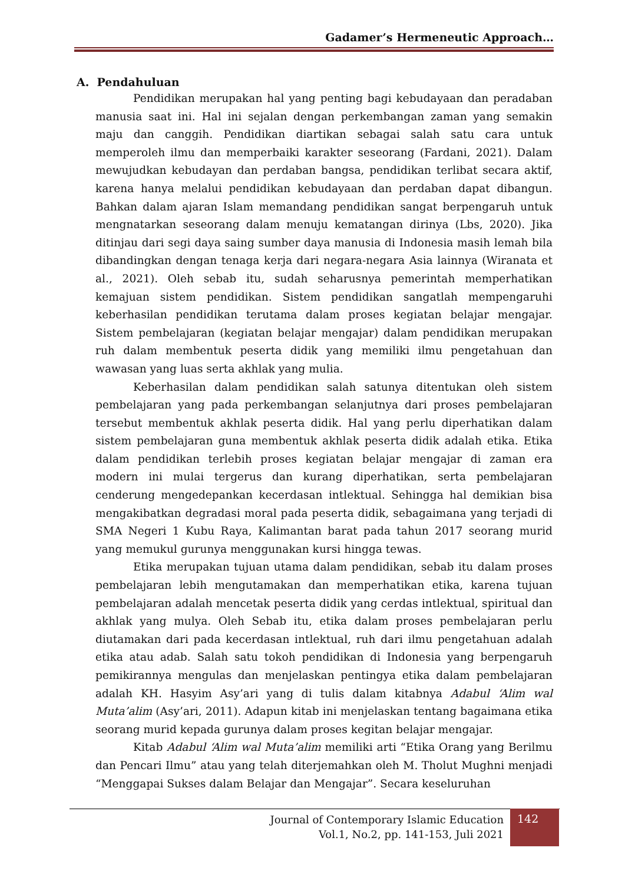Gadamer’s Hermeneutic Approach…
A. Pendahuluan
Pendidikan merupakan hal yang penting bagi kebudayaan dan peradaban manusia saat ini. Hal ini sejalan dengan perkembangan zaman yang semakin maju dan canggih. Pendidikan diartikan sebagai salah satu cara untuk memperoleh ilmu dan memperbaiki karakter seseorang (Fardani, 2021). Dalam mewujudkan kebudayan dan perdaban bangsa, pendidikan terlibat secara aktif, karena hanya melalui pendidikan kebudayaan dan perdaban dapat dibangun. Bahkan dalam ajaran Islam memandang pendidikan sangat berpengaruh untuk mengnatarkan seseorang dalam menuju kematangan dirinya (Lbs, 2020). Jika ditinjau dari segi daya saing sumber daya manusia di Indonesia masih lemah bila dibandingkan dengan tenaga kerja dari negara-negara Asia lainnya (Wiranata et al., 2021). Oleh sebab itu, sudah seharusnya pemerintah memperhatikan kemajuan sistem pendidikan. Sistem pendidikan sangatlah mempengaruhi keberhasilan pendidikan terutama dalam proses kegiatan belajar mengajar. Sistem pembelajaran (kegiatan belajar mengajar) dalam pendidikan merupakan ruh dalam membentuk peserta didik yang memiliki ilmu pengetahuan dan wawasan yang luas serta akhlak yang mulia.
Keberhasilan dalam pendidikan salah satunya ditentukan oleh sistem pembelajaran yang pada perkembangan selanjutnya dari proses pembelajaran tersebut membentuk akhlak peserta didik. Hal yang perlu diperhatikan dalam sistem pembelajaran guna membentuk akhlak peserta didik adalah etika. Etika dalam pendidikan terlebih proses kegiatan belajar mengajar di zaman era modern ini mulai tergerus dan kurang diperhatikan, serta pembelajaran cenderung mengedepankan kecerdasan intlektual. Sehingga hal demikian bisa mengakibatkan degradasi moral pada peserta didik, sebagaimana yang terjadi di SMA Negeri 1 Kubu Raya, Kalimantan barat pada tahun 2017 seorang murid yang memukul gurunya menggunakan kursi hingga tewas.
Etika merupakan tujuan utama dalam pendidikan, sebab itu dalam proses pembelajaran lebih mengutamakan dan memperhatikan etika, karena tujuan pembelajaran adalah mencetak peserta didik yang cerdas intlektual, spiritual dan akhlak yang mulya. Oleh Sebab itu, etika dalam proses pembelajaran perlu diutamakan dari pada kecerdasan intlektual, ruh dari ilmu pengetahuan adalah etika atau adab. Salah satu tokoh pendidikan di Indonesia yang berpengaruh pemikirannya mengulas dan menjelaskan pentingya etika dalam pembelajaran adalah KH. Hasyim Asy’ari yang di tulis dalam kitabnya Adabul ‘Alim wal Muta’alim (Asy’ari, 2011). Adapun kitab ini menjelaskan tentang bagaimana etika seorang murid kepada gurunya dalam proses kegitan belajar mengajar.
Kitab Adabul ‘Alim wal Muta’alim memiliki arti “Etika Orang yang Berilmu dan Pencari Ilmu” atau yang telah diterjemahkan oleh M. Tholut Mughni menjadi “Menggapai Sukses dalam Belajar dan Mengajar”. Secara keseluruhan
Journal of Contemporary Islamic Education
Vol.1, No.2, pp. 141-153, Juli 2021
142